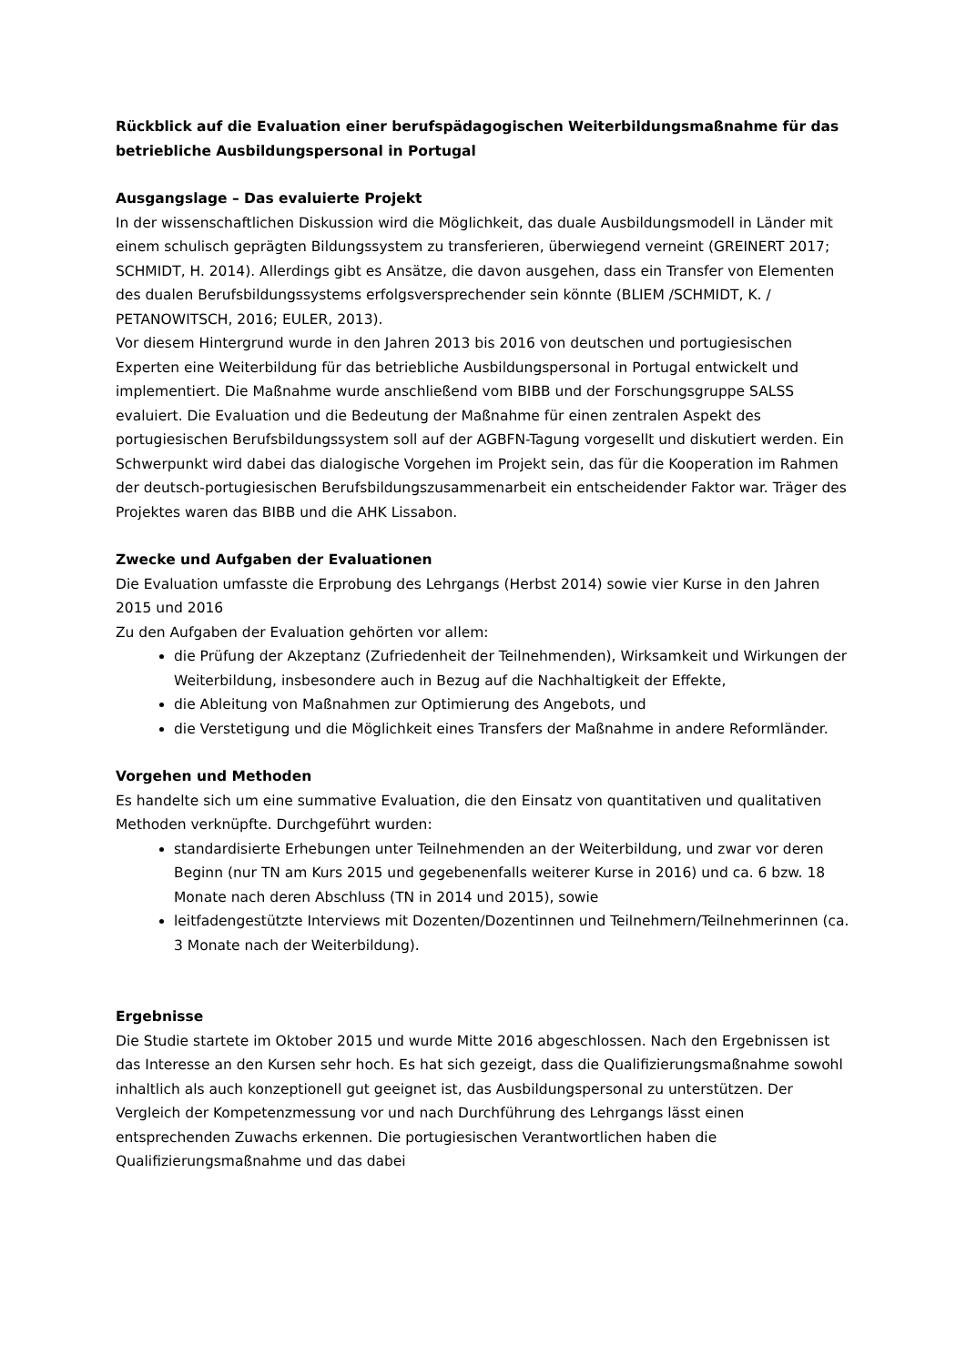Rückblick auf die Evaluation einer berufspädagogischen Weiterbildungsmaßnahme für das betriebliche Ausbildungspersonal in Portugal
Ausgangslage – Das evaluierte Projekt
In der wissenschaftlichen Diskussion wird die Möglichkeit, das duale Ausbildungsmodell in Länder mit einem schulisch geprägten Bildungssystem zu transferieren, überwiegend verneint (GREINERT 2017; SCHMIDT, H. 2014). Allerdings gibt es Ansätze, die davon ausgehen, dass ein Transfer von Elementen des dualen Berufsbildungssystems erfolgsversprechender sein könnte (BLIEM /SCHMIDT, K. / PETANOWITSCH, 2016; EULER, 2013).
Vor diesem Hintergrund wurde in den Jahren 2013 bis 2016 von deutschen und portugiesischen Experten eine Weiterbildung für das betriebliche Ausbildungspersonal in Portugal entwickelt und implementiert. Die Maßnahme wurde anschließend vom BIBB und der Forschungsgruppe SALSS evaluiert. Die Evaluation und die Bedeutung der Maßnahme für einen zentralen Aspekt des portugiesischen Berufsbildungssystem soll auf der AGBFN-Tagung vorgesellt und diskutiert werden. Ein Schwerpunkt wird dabei das dialogische Vorgehen im Projekt sein, das für die Kooperation im Rahmen der deutsch-portugiesischen Berufsbildungszusammenarbeit ein entscheidender Faktor war. Träger des Projektes waren das BIBB und die AHK Lissabon.
Zwecke und Aufgaben der Evaluationen
Die Evaluation umfasste die Erprobung des Lehrgangs (Herbst 2014) sowie vier Kurse in den Jahren 2015 und 2016
Zu den Aufgaben der Evaluation gehörten vor allem:
die Prüfung der Akzeptanz (Zufriedenheit der Teilnehmenden), Wirksamkeit und Wirkungen der Weiterbildung, insbesondere auch in Bezug auf die Nachhaltigkeit der Effekte,
die Ableitung von Maßnahmen zur Optimierung des Angebots, und
die Verstetigung und die Möglichkeit eines Transfers der Maßnahme in andere Reformländer.
Vorgehen und Methoden
Es handelte sich um eine summative Evaluation, die den Einsatz von quantitativen und qualitativen Methoden verknüpfte. Durchgeführt wurden:
standardisierte Erhebungen unter Teilnehmenden an der Weiterbildung, und zwar vor deren Beginn (nur TN am Kurs 2015 und gegebenenfalls weiterer Kurse in 2016) und ca. 6 bzw. 18 Monate nach deren Abschluss (TN in 2014 und 2015), sowie
leitfadengestützte Interviews mit Dozenten/Dozentinnen und Teilnehmern/Teilnehmerinnen (ca. 3 Monate nach der Weiterbildung).
Ergebnisse
Die Studie startete im Oktober 2015 und wurde Mitte 2016 abgeschlossen. Nach den Ergebnissen ist das Interesse an den Kursen sehr hoch. Es hat sich gezeigt, dass die Qualifizierungsmaßnahme sowohl inhaltlich als auch konzeptionell gut geeignet ist, das Ausbildungspersonal zu unterstützen. Der Vergleich der Kompetenzmessung vor und nach Durchführung des Lehrgangs lässt einen entsprechenden Zuwachs erkennen. Die portugiesischen Verantwortlichen haben die Qualifizierungsmaßnahme und das dabei